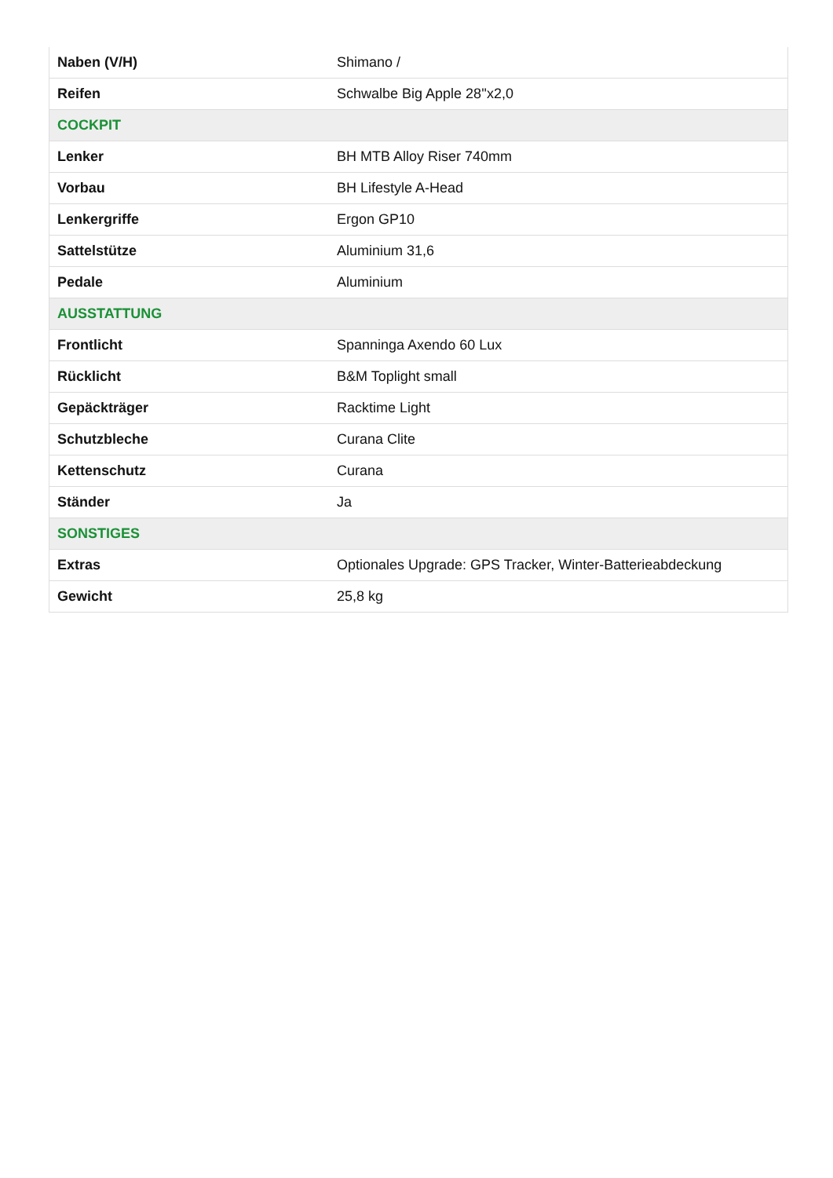| Naben (V/H) | Shimano / |
| Reifen | Schwalbe Big Apple 28''x2,0 |
| COCKPIT | |
| Lenker | BH MTB Alloy Riser 740mm |
| Vorbau | BH Lifestyle A-Head |
| Lenkergriffe | Ergon GP10 |
| Sattelstütze | Aluminium 31,6 |
| Pedale | Aluminium |
| AUSSTATTUNG | |
| Frontlicht | Spanninga Axendo 60 Lux |
| Rücklicht | B&M Toplight small |
| Gepäckträger | Racktime Light |
| Schutzbleche | Curana Clite |
| Kettenschutz | Curana |
| Ständer | Ja |
| SONSTIGES | |
| Extras | Optionales Upgrade: GPS Tracker, Winter-Batterieabdeckung |
| Gewicht | 25,8 kg |